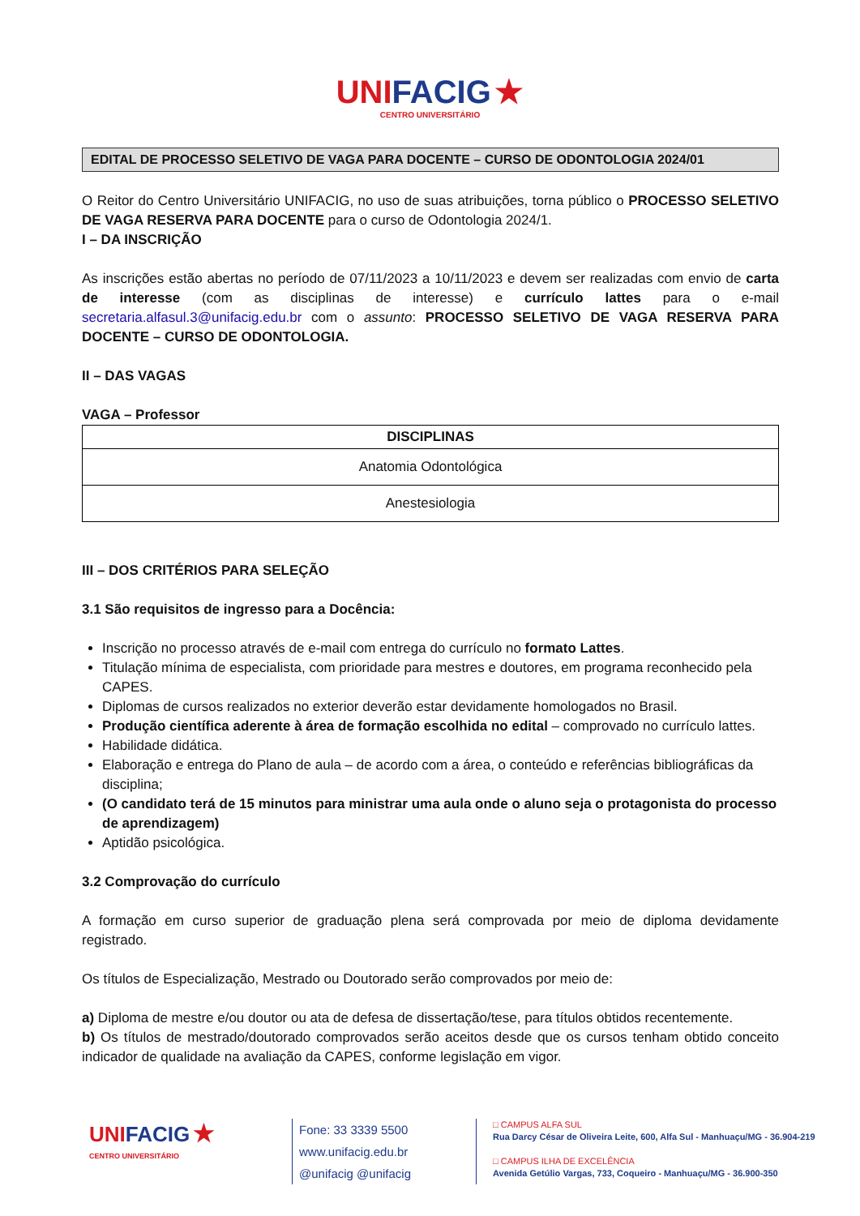UNI FACIG ★
CENTRO UNIVERSITÁRIO
EDITAL DE PROCESSO SELETIVO DE VAGA PARA DOCENTE – CURSO DE ODONTOLOGIA 2024/01
O Reitor do Centro Universitário UNIFACIG, no uso de suas atribuições, torna público o PROCESSO SELETIVO DE VAGA RESERVA PARA DOCENTE para o curso de Odontologia 2024/1.
I – DA INSCRIÇÃO
As inscrições estão abertas no período de 07/11/2023 a 10/11/2023 e devem ser realizadas com envio de carta de interesse (com as disciplinas de interesse) e currículo lattes para o e-mail secretaria.alfasul.3@unifacig.edu.br com o assunto: PROCESSO SELETIVO DE VAGA RESERVA PARA DOCENTE – CURSO DE ODONTOLOGIA.
II – DAS VAGAS
VAGA – Professor
| DISCIPLINAS |
| --- |
| Anatomia Odontológica |
| Anestesiologia |
III – DOS CRITÉRIOS PARA SELEÇÃO
3.1 São requisitos de ingresso para a Docência:
Inscrição no processo através de e-mail com entrega do currículo no formato Lattes.
Titulação mínima de especialista, com prioridade para mestres e doutores, em programa reconhecido pela CAPES.
Diplomas de cursos realizados no exterior deverão estar devidamente homologados no Brasil.
Produção científica aderente à área de formação escolhida no edital – comprovado no currículo lattes.
Habilidade didática.
Elaboração e entrega do Plano de aula – de acordo com a área, o conteúdo e referências bibliográficas da disciplina;
(O candidato terá de 15 minutos para ministrar uma aula onde o aluno seja o protagonista do processo de aprendizagem)
Aptidão psicológica.
3.2 Comprovação do currículo
A formação em curso superior de graduação plena será comprovada por meio de diploma devidamente registrado.
Os títulos de Especialização, Mestrado ou Doutorado serão comprovados por meio de:
a) Diploma de mestre e/ou doutor ou ata de defesa de dissertação/tese, para títulos obtidos recentemente.
b) Os títulos de mestrado/doutorado comprovados serão aceitos desde que os cursos tenham obtido conceito indicador de qualidade na avaliação da CAPES, conforme legislação em vigor.
UNI FACIG ★
CENTRO UNIVERSITÁRIO
Fone: 33 3339 5500
www.unifacig.edu.br
@unifacig @unifacig
□ CAMPUS ALFA SUL
Rua Darcy César de Oliveira Leite, 600, Alfa Sul - Manhuaçu/MG - 36.904-219
□ CAMPUS ILHA DE EXCELÊNCIA
Avenida Getúlio Vargas, 733, Coqueiro - Manhuaçu/MG - 36.900-350